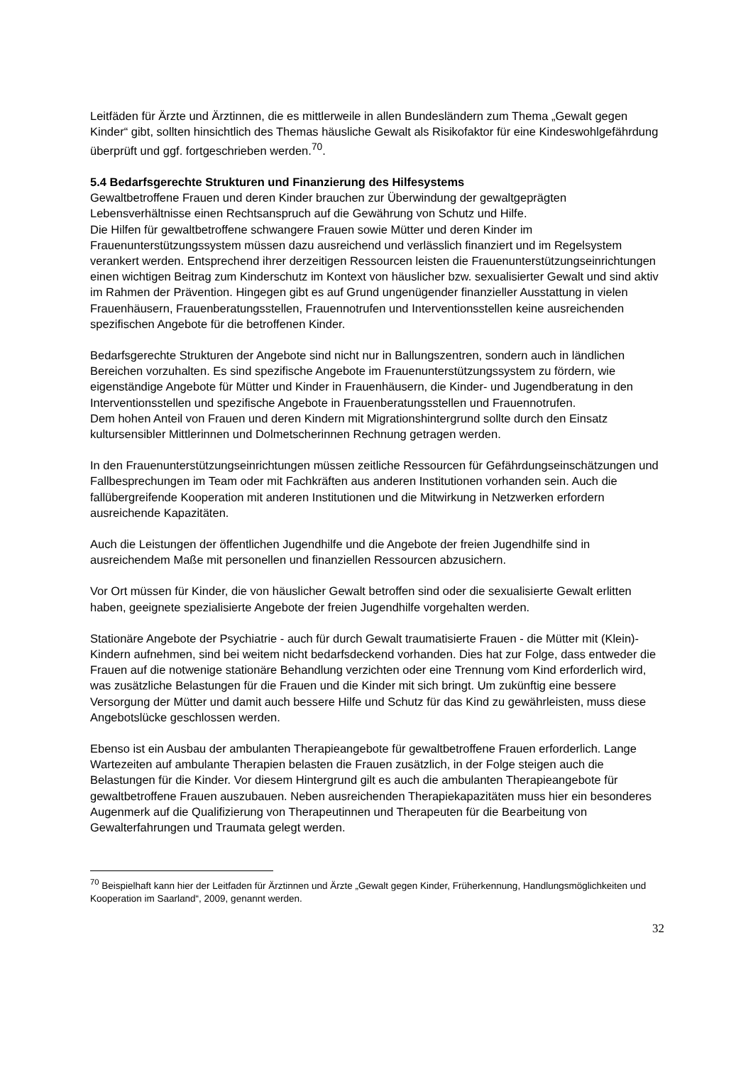Leitfäden für Ärzte und Ärztinnen, die es mittlerweile in allen Bundesländern zum Thema „Gewalt gegen Kinder“ gibt, sollten hinsichtlich des Themas häusliche Gewalt als Risikofaktor für eine Kindeswohlgefährdung überprüft und ggf. fortgeschrieben werden.<sup>70</sup>.
5.4 Bedarfsgerechte Strukturen und Finanzierung des Hilfesystems
Gewaltbetroffene Frauen und deren Kinder brauchen zur Überwindung der gewaltgeprägten Lebensverhältnisse einen Rechtsanspruch auf die Gewährung von Schutz und Hilfe.
Die Hilfen für gewaltbetroffene schwangere Frauen sowie Mütter und deren Kinder im Frauenunterstützungssystem müssen dazu ausreichend und verlässlich finanziert und im Regelsystem verankert werden. Entsprechend ihrer derzeitigen Ressourcen leisten die Frauenunterstützungseinrichtungen einen wichtigen Beitrag zum Kinderschutz im Kontext von häuslicher bzw. sexualisierter Gewalt und sind aktiv im Rahmen der Prävention. Hingegen gibt es auf Grund ungenügender finanzieller Ausstattung in vielen Frauenhäusern, Frauenberatungsstellen, Frauennotrufen und Interventionsstellen keine ausreichenden spezifischen Angebote für die betroffenen Kinder.
Bedarfsgerechte Strukturen der Angebote sind nicht nur in Ballungszentren, sondern auch in ländlichen Bereichen vorzuhalten. Es sind spezifische Angebote im Frauenunterstützungssystem zu fördern, wie eigenständige Angebote für Mütter und Kinder in Frauenhäusern, die Kinder- und Jugendberatung in den Interventionsstellen und spezifische Angebote in Frauenberatungsstellen und Frauennotrufen.
Dem hohen Anteil von Frauen und deren Kindern mit Migrationshintergrund sollte durch den Einsatz kultursensibler Mittlerinnen und Dolmetscherinnen Rechnung getragen werden.
In den Frauenunterstützungseinrichtungen müssen zeitliche Ressourcen für Gefährdungseinschätzungen und Fallbesprechungen im Team oder mit Fachkräften aus anderen Institutionen vorhanden sein. Auch die fallübergreifende Kooperation mit anderen Institutionen und die Mitwirkung in Netzwerken erfordern ausreichende Kapazitäten.
Auch die Leistungen der öffentlichen Jugendhilfe und die Angebote der freien Jugendhilfe sind in ausreichendem Maße mit personellen und finanziellen Ressourcen abzusichern.
Vor Ort müssen für Kinder, die von häuslicher Gewalt betroffen sind oder die sexualisierte Gewalt erlitten haben, geeignete spezialisierte Angebote der freien Jugendhilfe vorgehalten werden.
Stationäre Angebote der Psychiatrie - auch für durch Gewalt traumatisierte Frauen - die Mütter mit (Klein)-Kindern aufnehmen, sind bei weitem nicht bedarfsdeckend vorhanden. Dies hat zur Folge, dass entweder die Frauen auf die notwenige stationäre Behandlung verzichten oder eine Trennung vom Kind erforderlich wird, was zusätzliche Belastungen für die Frauen und die Kinder mit sich bringt. Um zukünftig eine bessere Versorgung der Mütter und damit auch bessere Hilfe und Schutz für das Kind zu gewährleisten, muss diese Angebotslücke geschlossen werden.
Ebenso ist ein Ausbau der ambulanten Therapieangebote für gewaltbetroffene Frauen erforderlich. Lange Wartezeiten auf ambulante Therapien belasten die Frauen zusätzlich, in der Folge steigen auch die Belastungen für die Kinder. Vor diesem Hintergrund gilt es auch die ambulanten Therapieangebote für gewaltbetroffene Frauen auszubauen. Neben ausreichenden Therapiekapazitäten muss hier ein besonderes Augenmerk auf die Qualifizierung von Therapeutinnen und Therapeuten für die Bearbeitung von Gewalterfahrungen und Traumata gelegt werden.
<sup>70</sup> Beispielhaft kann hier der Leitfaden für Ärztinnen und Ärzte „Gewalt gegen Kinder, Früherkennung, Handlungsmöglichkeiten und Kooperation im Saarland“, 2009, genannt werden.
32